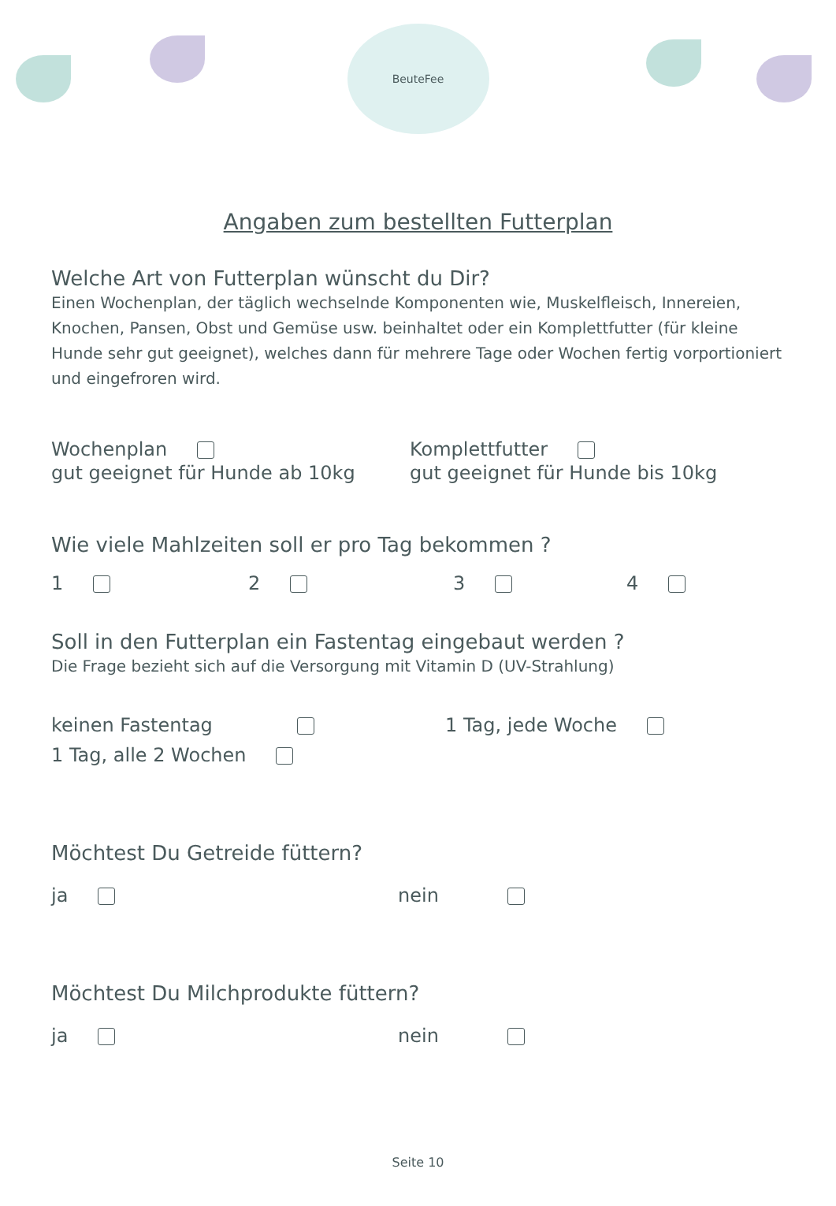BeuteFee
Angaben zum bestellten Futterplan
Welche Art von Futterplan wünscht du Dir?
Einen Wochenplan, der täglich wechselnde Komponenten wie, Muskelfleisch, Innereien, Knochen, Pansen, Obst und Gemüse usw. beinhaltet oder ein Komplettfutter (für kleine Hunde sehr gut geeignet), welches dann für mehrere Tage oder Wochen fertig vorportioniert und eingefroren wird.
Wochenplan Komplettfutter
gut geeignet für Hunde ab 10kg
gut geeignet für Hunde bis 10kg
Wie viele Mahlzeiten soll er pro Tag bekommen ?
1 2 3 4
Soll in den Futterplan ein Fastentag eingebaut werden ?
Die Frage bezieht sich auf die Versorgung mit Vitamin D (UV-Strahlung)
keinen Fastentag 1 Tag, jede Woche
1 Tag, alle 2 Wochen
Möchtest Du Getreide füttern?
ja nein
Möchtest Du Milchprodukte füttern?
ja nein
Seite 10